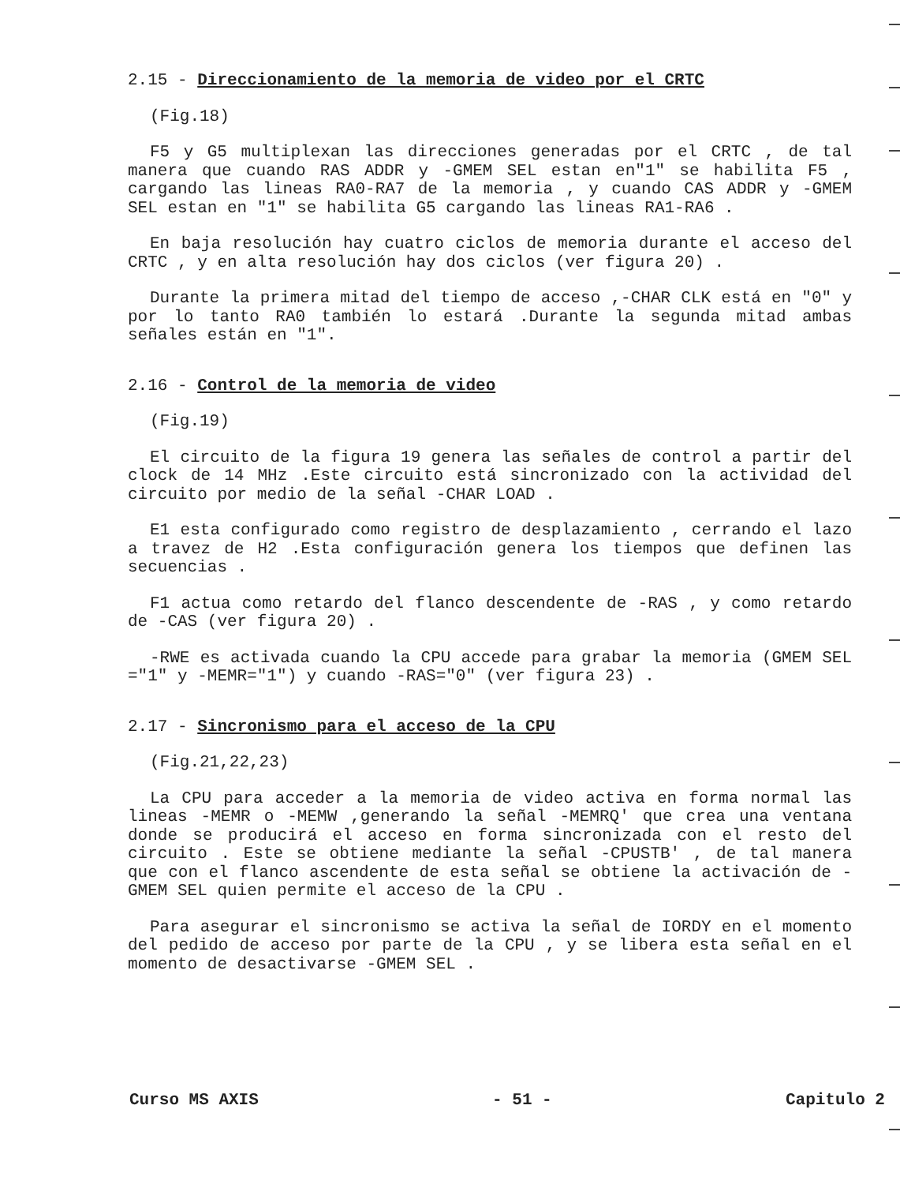2.15 - Direccionamiento de la memoria de video por el CRTC
(Fig.18)
F5 y G5 multiplexan las direcciones generadas por el CRTC , de tal manera que cuando RAS ADDR y -GMEM SEL estan en"1" se habilita F5 , cargando las lineas RA0-RA7 de la memoria , y cuando CAS ADDR y -GMEM SEL estan en "1" se habilita G5 cargando las lineas RA1-RA6 .
En baja resolución hay cuatro ciclos de memoria durante el acceso del CRTC , y en alta resolución hay dos ciclos (ver figura 20) .
Durante la primera mitad del tiempo de acceso ,-CHAR CLK está en "0" y por lo tanto RA0 también lo estará .Durante la segunda mitad ambas señales están en "1".
2.16 - Control de la memoria de video
(Fig.19)
El circuito de la figura 19 genera las señales de control a partir del clock de 14 MHz .Este circuito está sincronizado con la actividad del circuito por medio de la señal -CHAR LOAD .
E1 esta configurado como registro de desplazamiento , cerrando el lazo a travez de H2 .Esta configuración genera los tiempos que definen las secuencias .
F1 actua como retardo del flanco descendente de -RAS , y como retardo de -CAS (ver figura 20) .
-RWE es activada cuando la CPU accede para grabar la memoria (GMEM SEL ="1" y -MEMR="1") y cuando -RAS="0" (ver figura 23) .
2.17 - Sincronismo para el acceso de la CPU
(Fig.21,22,23)
La CPU para acceder a la memoria de video activa en forma normal las lineas -MEMR o -MEMW ,generando la señal -MEMRQ' que crea una ventana donde se producirá el acceso en forma sincronizada con el resto del circuito . Este se obtiene mediante la señal -CPUSTB' , de tal manera que con el flanco ascendente de esta señal se obtiene la activación de -GMEM SEL quien permite el acceso de la CPU .
Para asegurar el sincronismo se activa la señal de IORDY en el momento del pedido de acceso por parte de la CPU , y se libera esta señal en el momento de desactivarse -GMEM SEL .
Curso MS AXIS - 51 - Capitulo 2